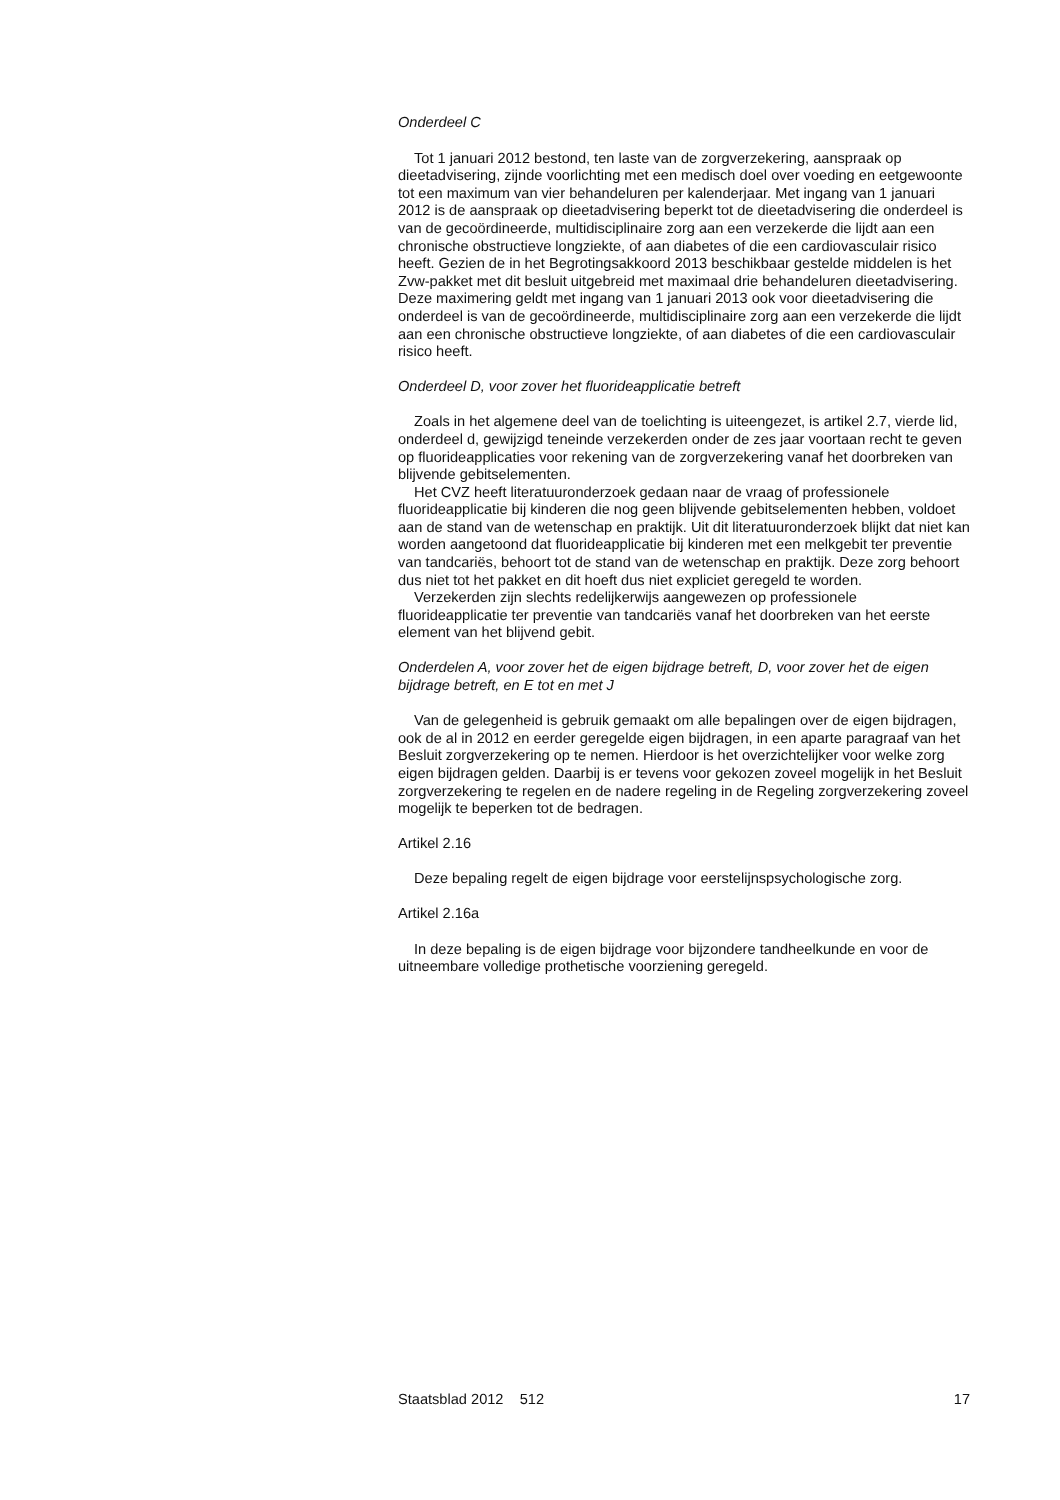Onderdeel C
Tot 1 januari 2012 bestond, ten laste van de zorgverzekering, aanspraak op dieetadvisering, zijnde voorlichting met een medisch doel over voeding en eetgewoonte tot een maximum van vier behandeluren per kalenderjaar. Met ingang van 1 januari 2012 is de aanspraak op dieetadvisering beperkt tot de dieetadvisering die onderdeel is van de gecoördineerde, multidisciplinaire zorg aan een verzekerde die lijdt aan een chronische obstructieve longziekte, of aan diabetes of die een cardiovasculair risico heeft. Gezien de in het Begrotingsakkoord 2013 beschikbaar gestelde middelen is het Zvw-pakket met dit besluit uitgebreid met maximaal drie behandeluren dieetadvisering. Deze maximering geldt met ingang van 1 januari 2013 ook voor dieetadvisering die onderdeel is van de gecoördineerde, multidisciplinaire zorg aan een verzekerde die lijdt aan een chronische obstructieve longziekte, of aan diabetes of die een cardiovasculair risico heeft.
Onderdeel D, voor zover het fluorideapplicatie betreft
Zoals in het algemene deel van de toelichting is uiteengezet, is artikel 2.7, vierde lid, onderdeel d, gewijzigd teneinde verzekerden onder de zes jaar voortaan recht te geven op fluorideapplicaties voor rekening van de zorgverzekering vanaf het doorbreken van blijvende gebitselementen.
Het CVZ heeft literatuuronderzoek gedaan naar de vraag of professionele fluorideapplicatie bij kinderen die nog geen blijvende gebitselementen hebben, voldoet aan de stand van de wetenschap en praktijk. Uit dit literatuuronderzoek blijkt dat niet kan worden aangetoond dat fluorideapplicatie bij kinderen met een melkgebit ter preventie van tandcariës, behoort tot de stand van de wetenschap en praktijk. Deze zorg behoort dus niet tot het pakket en dit hoeft dus niet expliciet geregeld te worden.
Verzekerden zijn slechts redelijkerwijs aangewezen op professionele fluorideapplicatie ter preventie van tandcariës vanaf het doorbreken van het eerste element van het blijvend gebit.
Onderdelen A, voor zover het de eigen bijdrage betreft, D, voor zover het de eigen bijdrage betreft, en E tot en met J
Van de gelegenheid is gebruik gemaakt om alle bepalingen over de eigen bijdragen, ook de al in 2012 en eerder geregelde eigen bijdragen, in een aparte paragraaf van het Besluit zorgverzekering op te nemen. Hierdoor is het overzichtelijker voor welke zorg eigen bijdragen gelden. Daarbij is er tevens voor gekozen zoveel mogelijk in het Besluit zorgverzekering te regelen en de nadere regeling in de Regeling zorgverzekering zoveel mogelijk te beperken tot de bedragen.
Artikel 2.16
Deze bepaling regelt de eigen bijdrage voor eerstelijnspsychologische zorg.
Artikel 2.16a
In deze bepaling is de eigen bijdrage voor bijzondere tandheelkunde en voor de uitneembare volledige prothetische voorziening geregeld.
Staatsblad 2012 512 17